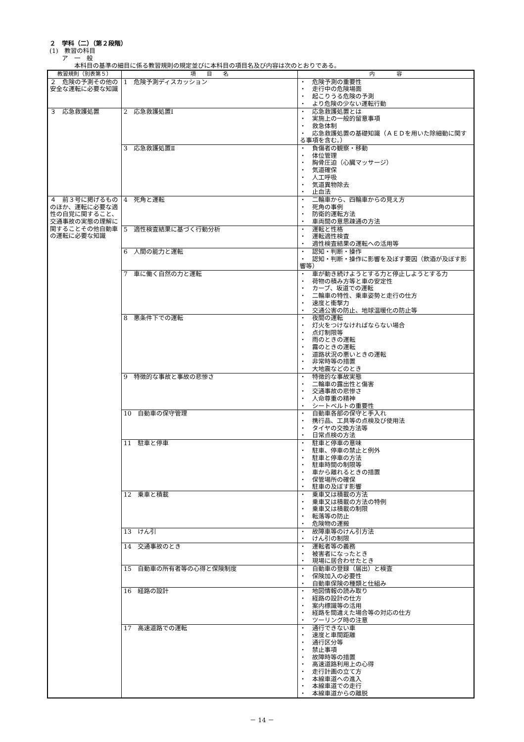２　学科（二）（第２段階）
(1)　教習の科目
　　ア　一　般
　　　　本科目の基準の細目に係る教習規則の規定並びに本科目の項目名及び内容は次のとおりである。
| 教習規則（別表第５） | 項 目 名 | 内 容 |
| --- | --- | --- |
| ２ 危険の予測その他の安全な運転に必要な知識 | 1 危険予測ディスカッション | ・ 危険予測の重要性 ・ 走行中の危険場面 ・ 起こりうる危険の予測 ・ より危険の少ない運転行動 |
| ３ 応急救護処置 | 2 応急救護処置Ⅰ | ・ 応急救護処置とは ・ 実施上の一般的留意事項 ・ 救急体制 ・ 応急救護処置の基礎知識（ＡＥＤを用いた除細動に関する事項を含む。） |
| | 3 応急救護処置Ⅱ | ・ 負傷者の観察・移動 ・ 体位管理 ・ 胸骨圧迫（心臓マッサージ） ・ 気道確保 ・ 人工呼吸 ・ 気道異物除去 ・ 止血法 |
| ４ 前３号に掲げるもののほか、運転に必要な適性の自覚に関すること、交通事故の実態の理解に関することその他自動車の運転に必要な知識 | 4 死角と運転 | ・ 二輪車から、四輪車からの見え方 ・ 死角の事例 ・ 防衛的運転方法 ・ 車両間の意思疎通の方法 |
| | 5 適性検査結果に基づく行動分析 | ・ 運転と性格 ・ 運転適性検査 ・ 適性検査結果の運転への活用等 |
| | 6 人間の能力と運転 | ・ 認知・判断・操作 ・ 認知・判断・操作に影響を及ぼす要因（飲酒が及ぼす影響等） |
| | 7 車に働く自然の力と運転 | ・ 車が動き続けようとする力と停止しようとする力 ・ 荷物の積み方等と車の安定性 ・ カーブ、坂道での運転 ・ 二輪車の特性、乗車姿勢と走行の仕方 ・ 速度と衝撃力 ・ 交通公害の防止、地球温暖化の防止等 |
| | 8 悪条件下での運転 | ・ 夜間の運転 ・ 灯火をつけなければならない場合 ・ 点灯制限等 ・ 雨のときの運転 ・ 霧のときの運転 ・ 道路状況の悪いときの運転 ・ 非常時等の措置 ・ 大地震などのとき |
| | 9 特徴的な事故と事故の悲惨さ | ・ 特徴的な事故実態 ・ 二輪車の露出性と傷害 ・ 交通事故の悲惨さ ・ 人命尊重の精神 ・ シートベルトの重要性 |
| | 10 自動車の保守管理 | ・ 自動車各部の保守と手入れ ・ 携行品、工具等の点検及び使用法 ・ タイヤの交換方法等 ・ 日常点検の方法 |
| | 11 駐車と停車 | ・ 駐車と停車の意味 ・ 駐車、停車の禁止と例外 ・ 駐車と停車の方法 ・ 駐車時間の制限等 ・ 車から離れるときの措置 ・ 保管場所の確保 ・ 駐車の及ぼす影響 |
| | 12 乗車と積載 | ・ 乗車又は積載の方法 ・ 乗車又は積載の方法の特例 ・ 乗車又は積載の制限 ・ 転落等の防止 ・ 危険物の運搬 |
| | 13 けん引 | ・ 故障車等のけん引方法 ・ けん引の制限 |
| | 14 交通事故のとき | ・ 運転者等の義務 ・ 被害者になったとき ・ 現場に居合わせたとき |
| | 15 自動車の所有者等の心得と保険制度 | ・ 自動車の登録（届出）と検査 ・ 保険加入の必要性 ・ 自動車保険の種類と仕組み |
| | 16 経路の設計 | ・ 地図情報の読み取り ・ 経路の設計の仕方 ・ 案内標識等の活用 ・ 経路を間違えた場合等の対応の仕方 ・ ツーリング時の注意 |
| | 17 高速道路での運転 | ・ 通行できない車 ・ 速度と車間距離 ・ 通行区分等 ・ 禁止事項 ・ 故障時等の措置 ・ 高速道路利用上の心得 ・ 走行計画の立て方 ・ 本線車道への進入 ・ 本線車道での走行 ・ 本線車道からの離脱 |
－ 14 －